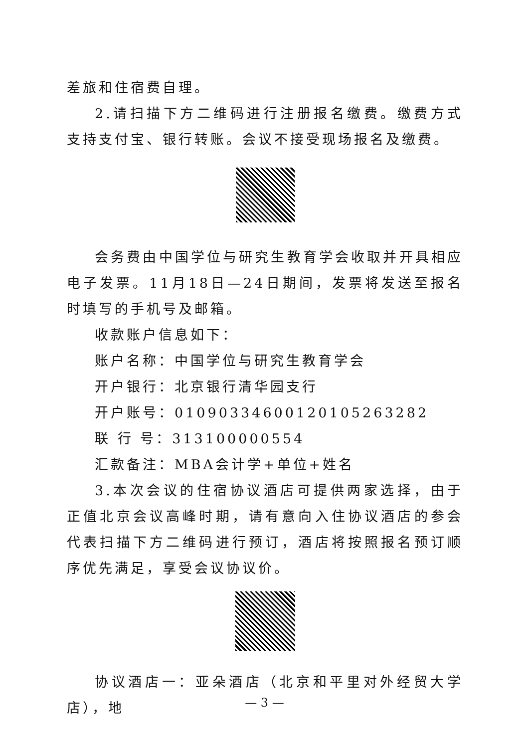差旅和住宿费自理。
2.请扫描下方二维码进行注册报名缴费。缴费方式支持支付宝、银行转账。会议不接受现场报名及缴费。
会务费由中国学位与研究生教育学会收取并开具相应电子发票。11月18日—24日期间，发票将发送至报名时填写的手机号及邮箱。
收款账户信息如下：
账户名称：中国学位与研究生教育学会
开户银行：北京银行清华园支行
开户账号：01090334600120105263282
联 行 号：313100000554
汇款备注：MBA会计学+单位+姓名
3.本次会议的住宿协议酒店可提供两家选择，由于正值北京会议高峰时期，请有意向入住协议酒店的参会代表扫描下方二维码进行预订，酒店将按照报名预订顺序优先满足，享受会议协议价。
协议酒店一：亚朵酒店（北京和平里对外经贸大学店），地
— 3 —